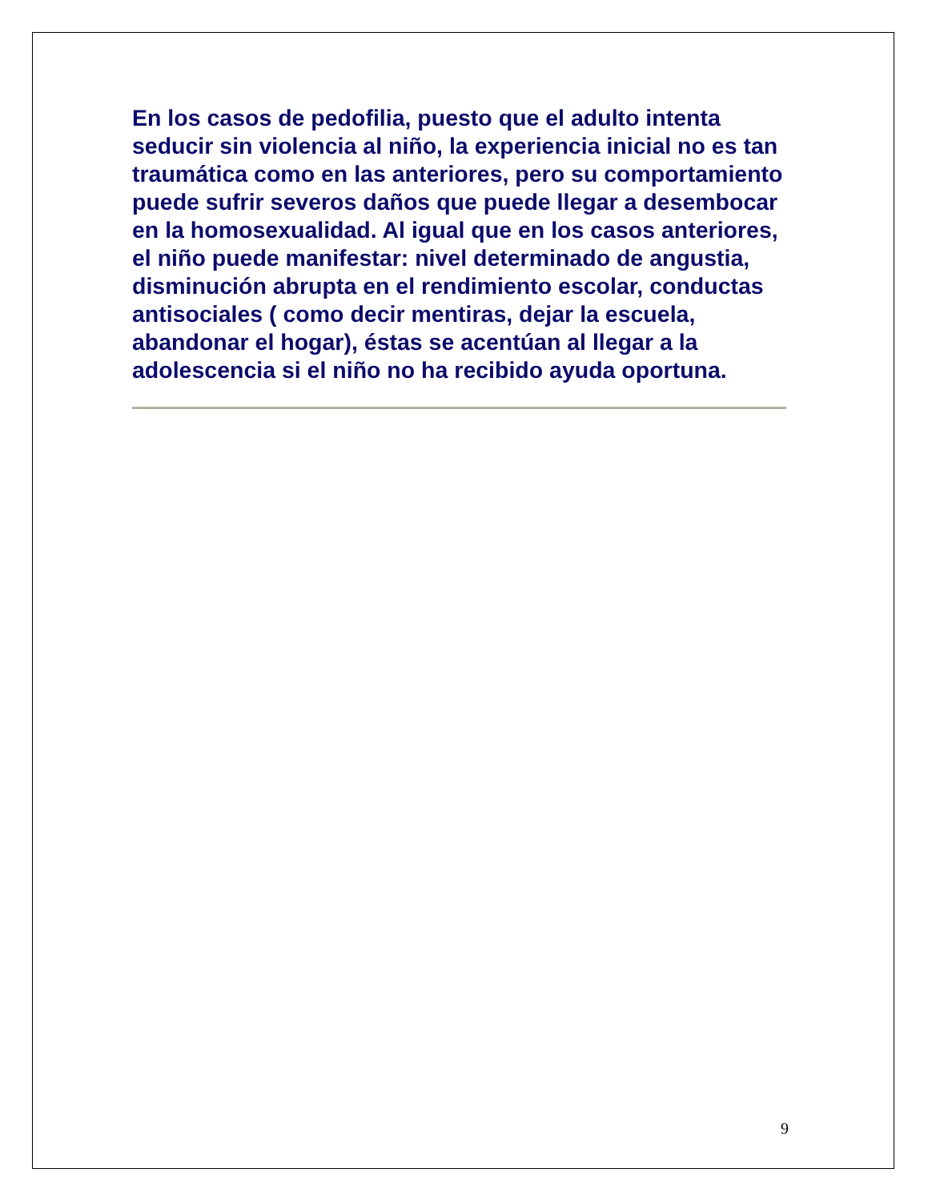En los casos de pedofilia, puesto que el adulto intenta seducir sin violencia al niño, la experiencia inicial no es tan traumática como en las anteriores, pero su comportamiento puede sufrir severos daños que puede llegar a desembocar en la homosexualidad. Al igual que en los casos anteriores, el niño puede manifestar: nivel determinado de angustia, disminución abrupta en el rendimiento escolar, conductas antisociales ( como decir mentiras, dejar la escuela, abandonar el hogar), éstas se acentúan al llegar a la adolescencia si el niño no ha recibido ayuda oportuna.
9